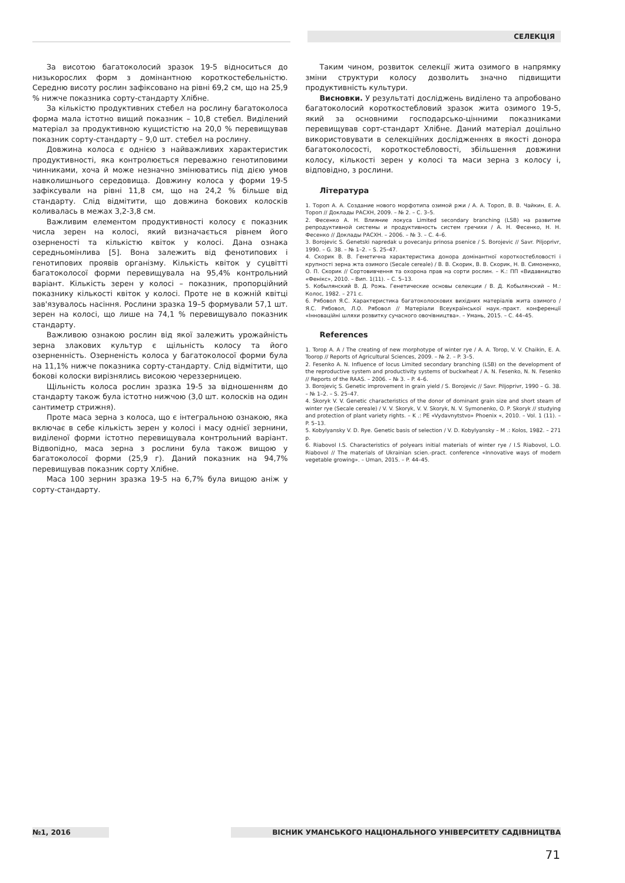СЕЛЕКЦІЯ
За висотою багатоколосий зразок 19-5 відноситься до низькорослих форм з домінантною короткостебельністю. Середню висоту рослин зафіксовано на рівні 69,2 см, що на 25,9 % нижче показника сорту-стандарту Хлібне.
За кількістю продуктивних стебел на рослину багатоколоса форма мала істотно вищий показник – 10,8 стебел. Виділений матеріал за продуктивною кущистістю на 20,0 % перевищував показник сорту-стандарту – 9,0 шт. стебел на рослину.
Довжина колоса є однією з найважливих характеристик продуктивності, яка контролюється переважно генотиповими чинниками, хоча й може незначно змінюватись під дією умов навколишнього середовища. Довжину колоса у форми 19-5 зафіксували на рівні 11,8 см, що на 24,2 % більше від стандарту. Слід відмітити, що довжина бокових колосків коливалась в межах 3,2-3,8 см.
Важливим елементом продуктивності колосу є показник числа зерен на колосі, який визначається рівнем його озерненості та кількістю квіток у колосі. Дана ознака середньомінлива [5]. Вона залежить від фенотипових і генотипових проявів організму. Кількість квіток у суцвітті багатоколосої форми перевищувала на 95,4% контрольний варіант. Кількість зерен у колосі – показник, пропорційний показнику кількості квіток у колосі. Проте не в кожній квітці зав'язувалось насіння. Рослини зразка 19–5 формували 57,1 шт. зерен на колосі, що лише на 74,1 % перевищувало показник стандарту.
Важливою ознакою рослин від якої залежить урожайність зерна злакових культур є щільність колосу та його озерненність. Озерненість колоса у багатоколосої форми була на 11,1% нижче показника сорту-стандарту. Слід відмітити, що бокові колоски вирізнялись високою череззерницею.
Щільність колоса рослин зразка 19-5 за відношенням до стандарту також була істотно нижчою (3,0 шт. колосків на один сантиметр стрижня).
Проте маса зерна з колоса, що є інтегральною ознакою, яка включає в себе кількість зерен у колосі і масу однієї зернини, виділеної форми істотно перевищувала контрольний варіант. Відвопідно, маса зерна з рослини була також вищою у багатоколосої форми (25,9 г). Даний показник на 94,7% перевищував показник сорту Хлібне.
Маса 100 зернин зразка 19-5 на 6,7% була вищою аніж у сорту-стандарту.
Таким чином, розвиток селекції жита озимого в напрямку зміни структури колосу дозволить значно підвищити продуктивність культури.
Висновки. У результаті досліджень виділено та апробовано багатоколосий короткостебловий зразок жита озимого 19-5, який за основними господарсько-цінними показниками перевищував сорт-стандарт Хлібне. Даний матеріал доцільно використовувати в селекційних дослідженнях в якості донора багатоколосості, короткостебловості, збільшення довжини колосу, кількості зерен у колосі та маси зерна з колосу і, відповідно, з рослини.
Література
1. Тороп А. А. Создание нового морфотипа озимой ржи / А. А. Тороп, В. В. Чайкин, Е. А. Тороп // Доклады РАСХН, 2009. – № 2. – С. 3–5.
2. Фесенко А. Н. Влияние локуса Limited secondary branching (LSB) на развитие репродуктивной системы и продуктивность систем гречихи / А. Н. Фесенко, Н. Н. Фесенко // Доклады РАСХН. – 2006. – № 3. – С. 4–6.
3. Borojevic S. Genetski napredak u povecanju prinosa psenice / S. Borojevic // Savr. Piljoprivr, 1990. – G. 38. – № 1–2. – S. 25–47.
4. Скорик В. В. Генетична характеристика донора домінантної короткостебловості і крупності зерна жта озимого (Secale cereale) / В. В. Скорик, В. В. Скорик, Н. В. Симоненко, О. П. Скорик // Сортовивчення та охорона прав на сорти рослин. – К.: ПП «Видавництво «Фенікс», 2010. – Вип. 1(11). – С. 5–13.
5. Кобылянский В. Д. Рожь. Генетические основы селекции / В. Д. Кобылянский – М.: Колос, 1982. – 271 с.
6. Рябовол Я.С. Характеристика багатоколоскових вихідних матеріалів жита озимого / Я.С. Рябовол, Л.О. Рябовол // Матеріали Всеукраїнської наук.-практ. конференції «Інноваційні шляхи розвитку сучасного овочівництва». – Умань, 2015. – С. 44–45.
References
1. Torop A. A / The creating of new morphotype of winter rye / A. A. Torop, V. V. Chaikin, E. A. Toorop // Reports of Agricultural Sciences, 2009. – № 2. – P. 3–5.
2. Fesenko A. N. Influence of locus Limited secondary branching (LSB) on the development of the reproductive system and productivity systems of buckwheat / A. N. Fesenko, N. N. Fesenko // Reports of the RAAS. – 2006. – № 3. – P. 4–6.
3. Borojeviç S. Genetic improvement in grain yield / S. Borojevic // Savr. Piljoprivr, 1990 – G. 38. – № 1–2. – S. 25–47.
4. Skoryk V. V. Genetic characteristics of the donor of dominant grain size and short steam of winter rye (Secale cereale) / V. V. Skoryk, V. V. Skoryk, N. V. Symonenko, O. P. Skoryk // studying and protection of plant variety rights. – K .: PE «Vydavnytstvo» Phoenix «, 2010. – Vol. 1 (11). – P. 5–13.
5. Kobylyansky V. D. Rye. Genetic basis of selection / V. D. Kobylyansky – M .: Kolos, 1982. – 271 p.
6. Riabovol I.S. Characteristics of polyears initial materials of winter rye / I.S Riabovol, L.O. Riabovol // The materials of Ukrainian scien.-pract. conference «Innovative ways of modern vegetable growing». – Uman, 2015. – P. 44–45.
№1, 2016 ВІСНИК УМАНСЬКОГО НАЦІОНАЛЬНОГО УНІВЕРСИТЕТУ САДІВНИЦТВА
71